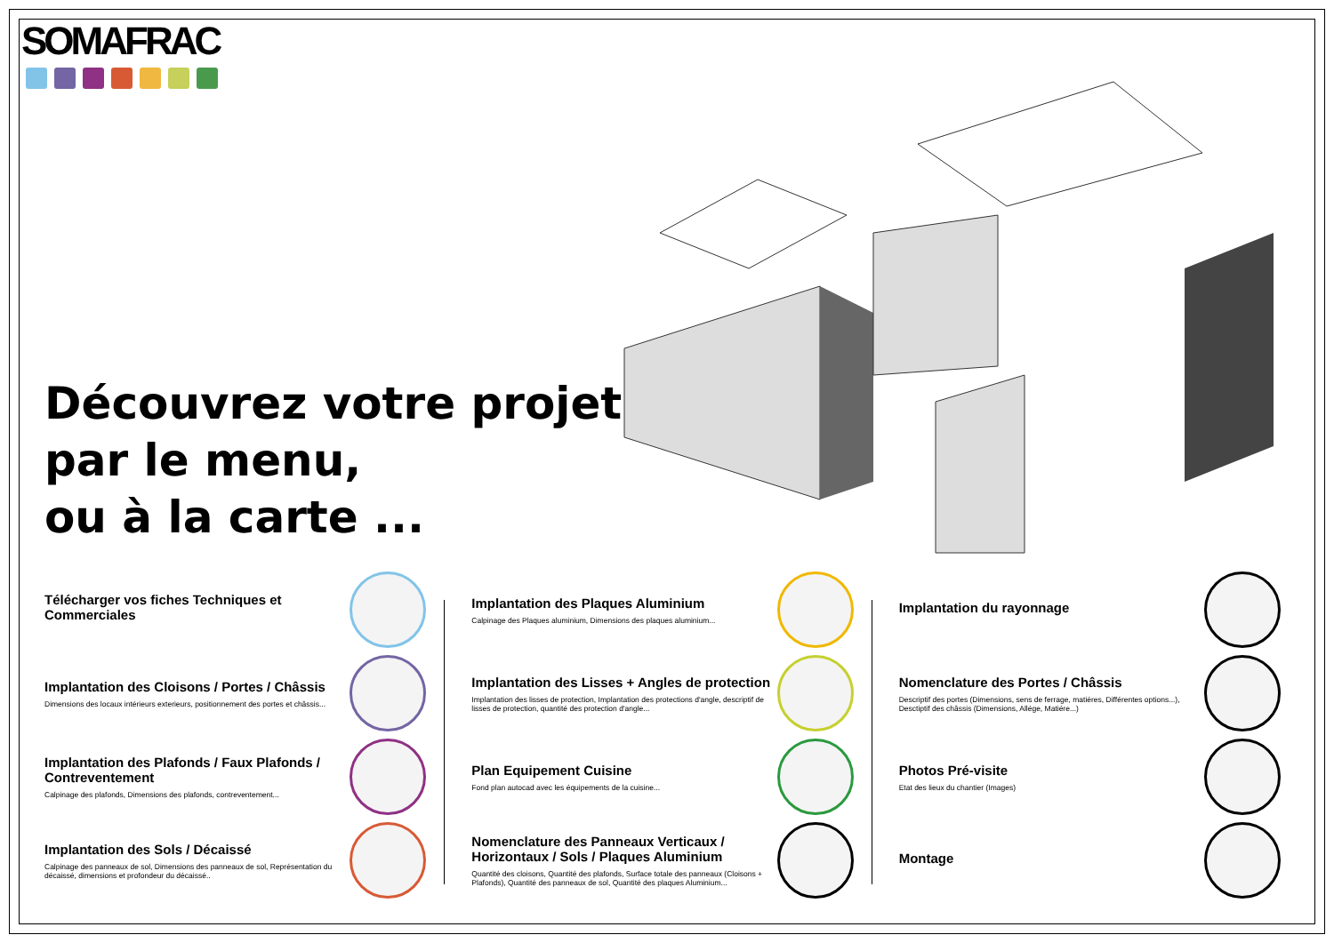SOMAFRAC
Découvrez votre projet
par le menu,
ou à la carte ...
Télécharger vos fiches Techniques et Commerciales
Implantation des Cloisons / Portes / Châssis
Dimensions des locaux intérieurs exterieurs, positionnement des portes et châssis...
Implantation des Plafonds / Faux Plafonds / Contreventement
Calpinage des plafonds, Dimensions des plafonds, contreventement...
Implantation des Sols / Décaissé
Calpinage des panneaux de sol, Dimensions des panneaux de sol, Représentation du décaissé, dimensions et profondeur du décaissé..
Implantation des Plaques Aluminium
Calpinage des Plaques aluminium, Dimensions des plaques aluminium...
Implantation des Lisses + Angles de protection
Implantation des lisses de protection, Implantation des protections d'angle, descriptif de lisses de protection, quantité des protection d'angle...
Plan Equipement Cuisine
Fond plan autocad avec les équipements de la cuisine...
Nomenclature des Panneaux Verticaux / Horizontaux / Sols / Plaques Aluminium
Quantité des cloisons, Quantité des plafonds, Surface totale des panneaux (Cloisons + Plafonds), Quantité des panneaux de sol, Quantité des plaques Aluminium...
Implantation du rayonnage
Nomenclature des Portes / Châssis
Descriptif des portes (Dimensions, sens de ferrage, matiéres, Différentes options...), Desctiptif des châssis (Dimensions, Allége, Matiére...)
Photos Pré-visite
Etat des lieux du chantier (Images)
Montage